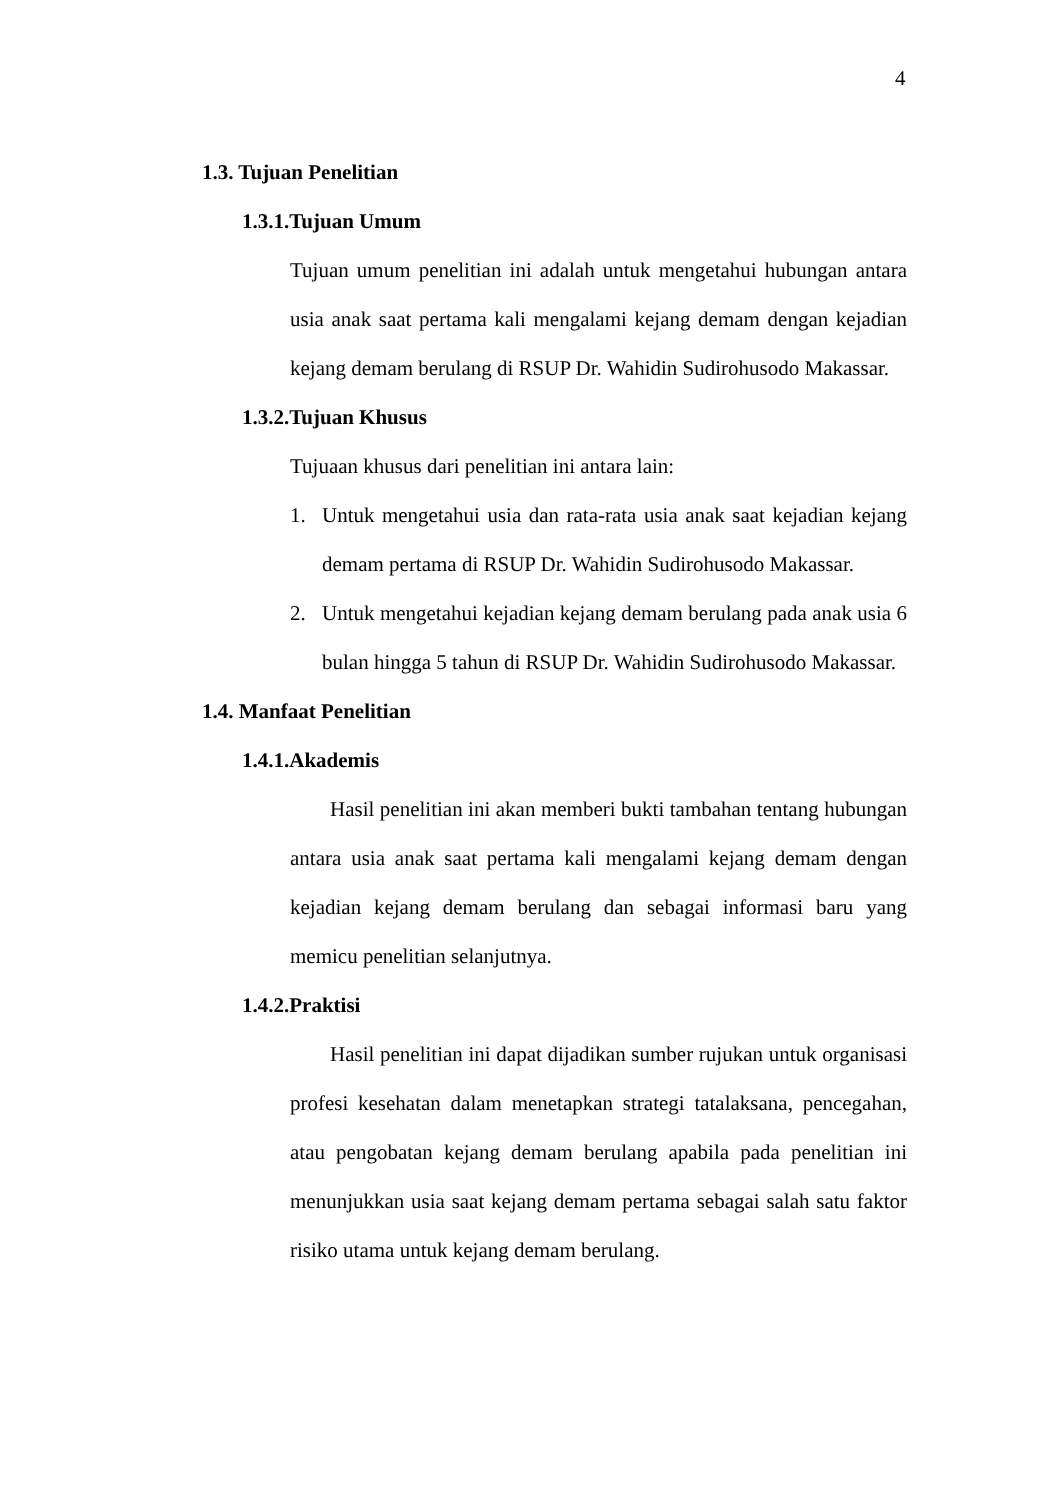4
1.3. Tujuan Penelitian
1.3.1.Tujuan Umum
Tujuan umum penelitian ini adalah untuk mengetahui hubungan antara usia anak saat pertama kali mengalami kejang demam dengan kejadian kejang demam berulang di RSUP Dr. Wahidin Sudirohusodo Makassar.
1.3.2.Tujuan Khusus
Tujuaan khusus dari penelitian ini antara lain:
1. Untuk mengetahui usia dan rata-rata usia anak saat kejadian kejang demam pertama di RSUP Dr. Wahidin Sudirohusodo Makassar.
2. Untuk mengetahui kejadian kejang demam berulang pada anak usia 6 bulan hingga 5 tahun di RSUP Dr. Wahidin Sudirohusodo Makassar.
1.4. Manfaat Penelitian
1.4.1.Akademis
Hasil penelitian ini akan memberi bukti tambahan tentang hubungan antara usia anak saat pertama kali mengalami kejang demam dengan kejadian kejang demam berulang dan sebagai informasi baru yang memicu penelitian selanjutnya.
1.4.2.Praktisi
Hasil penelitian ini dapat dijadikan sumber rujukan untuk organisasi profesi kesehatan dalam menetapkan strategi tatalaksana, pencegahan, atau pengobatan kejang demam berulang apabila pada penelitian ini menunjukkan usia saat kejang demam pertama sebagai salah satu faktor risiko utama untuk kejang demam berulang.